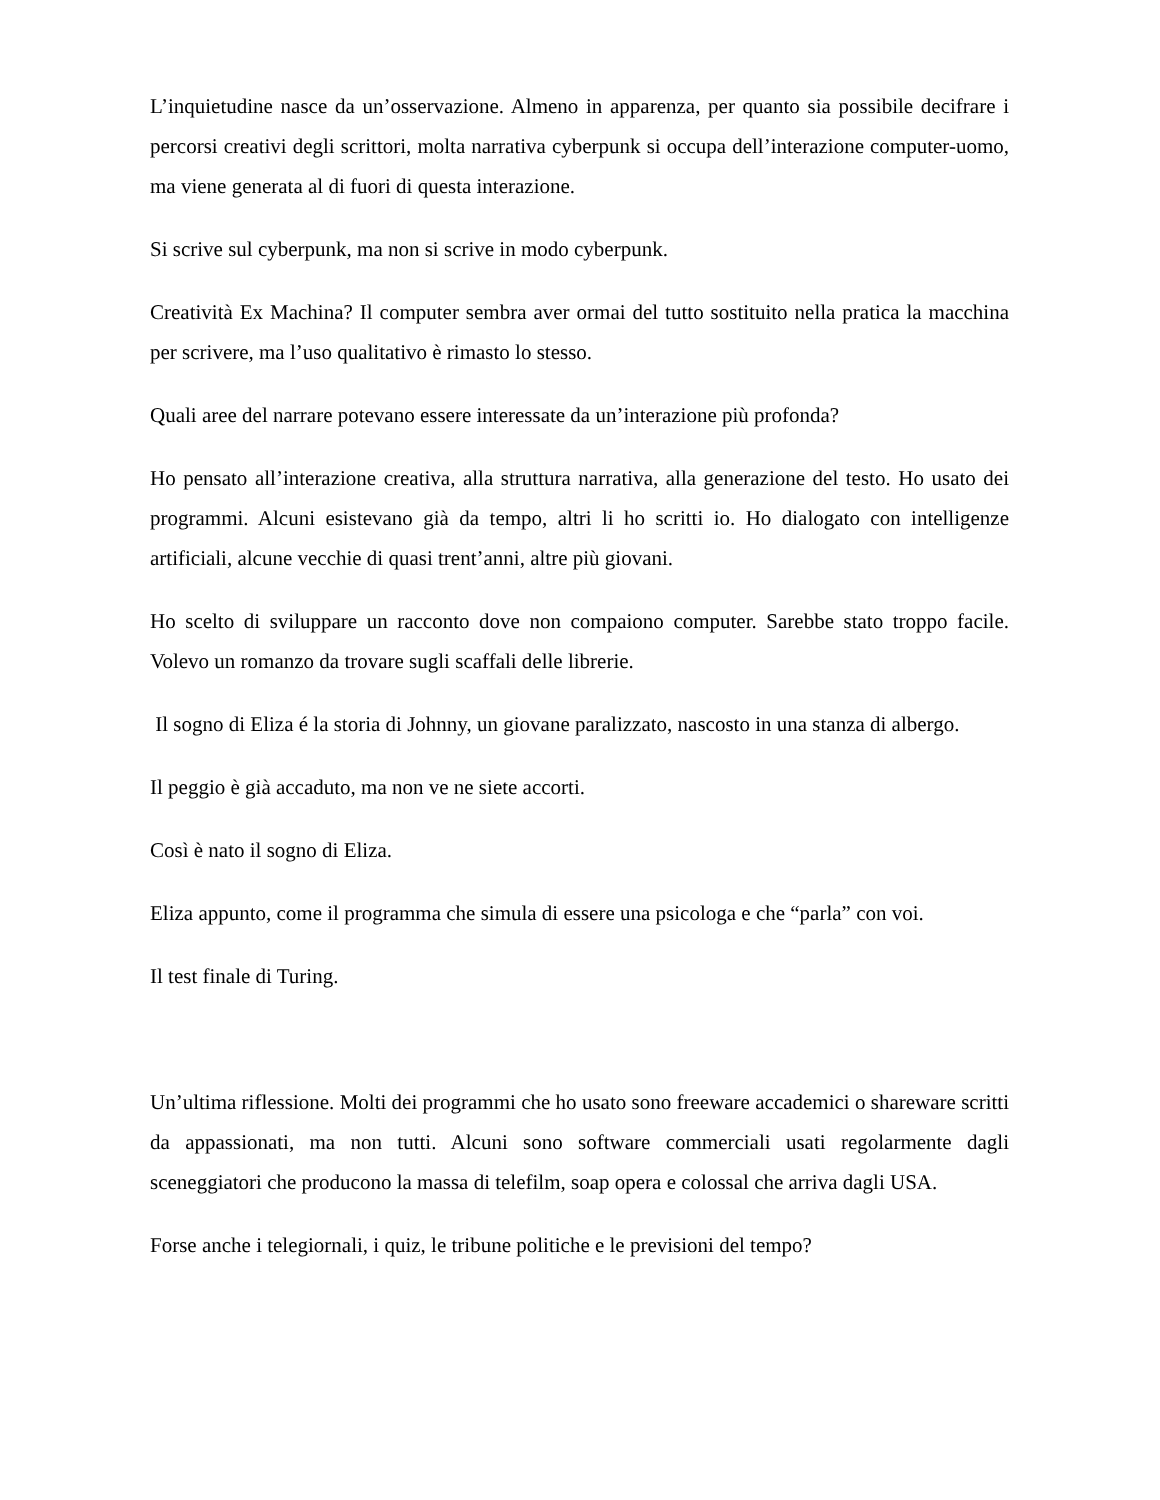L’inquietudine nasce da un’osservazione. Almeno in apparenza, per quanto sia possibile decifrare i percorsi creativi degli scrittori, molta narrativa cyberpunk si occupa dell’interazione computer-uomo, ma viene generata al di fuori di questa interazione.
Si scrive sul cyberpunk, ma non si scrive in modo cyberpunk.
Creatività Ex Machina? Il computer sembra aver ormai del tutto sostituito nella pratica la macchina per scrivere, ma l’uso qualitativo è rimasto lo stesso.
Quali aree del narrare potevano essere interessate da un’interazione più profonda?
Ho pensato all’interazione creativa, alla struttura narrativa, alla generazione del testo. Ho usato dei programmi. Alcuni esistevano già da tempo, altri li ho scritti io. Ho dialogato con intelligenze artificiali, alcune vecchie di quasi trent’anni, altre più giovani.
Ho scelto di sviluppare un racconto dove non compaiono computer. Sarebbe stato troppo facile. Volevo un romanzo da trovare sugli scaffali delle librerie.
Il sogno di Eliza é la storia di Johnny, un giovane paralizzato, nascosto in una stanza di albergo.
Il peggio è già accaduto, ma non ve ne siete accorti.
Così è nato il sogno di Eliza.
Eliza appunto, come il programma che simula di essere una psicologa e che “parla” con voi.
Il test finale di Turing.
Un’ultima riflessione. Molti dei programmi che ho usato sono freeware accademici o shareware scritti da appassionati, ma non tutti. Alcuni sono software commerciali usati regolarmente dagli sceneggiatori che producono la massa di telefilm, soap opera e colossal che arriva dagli USA.
Forse anche i telegiornali, i quiz, le tribune politiche e le previsioni del tempo?